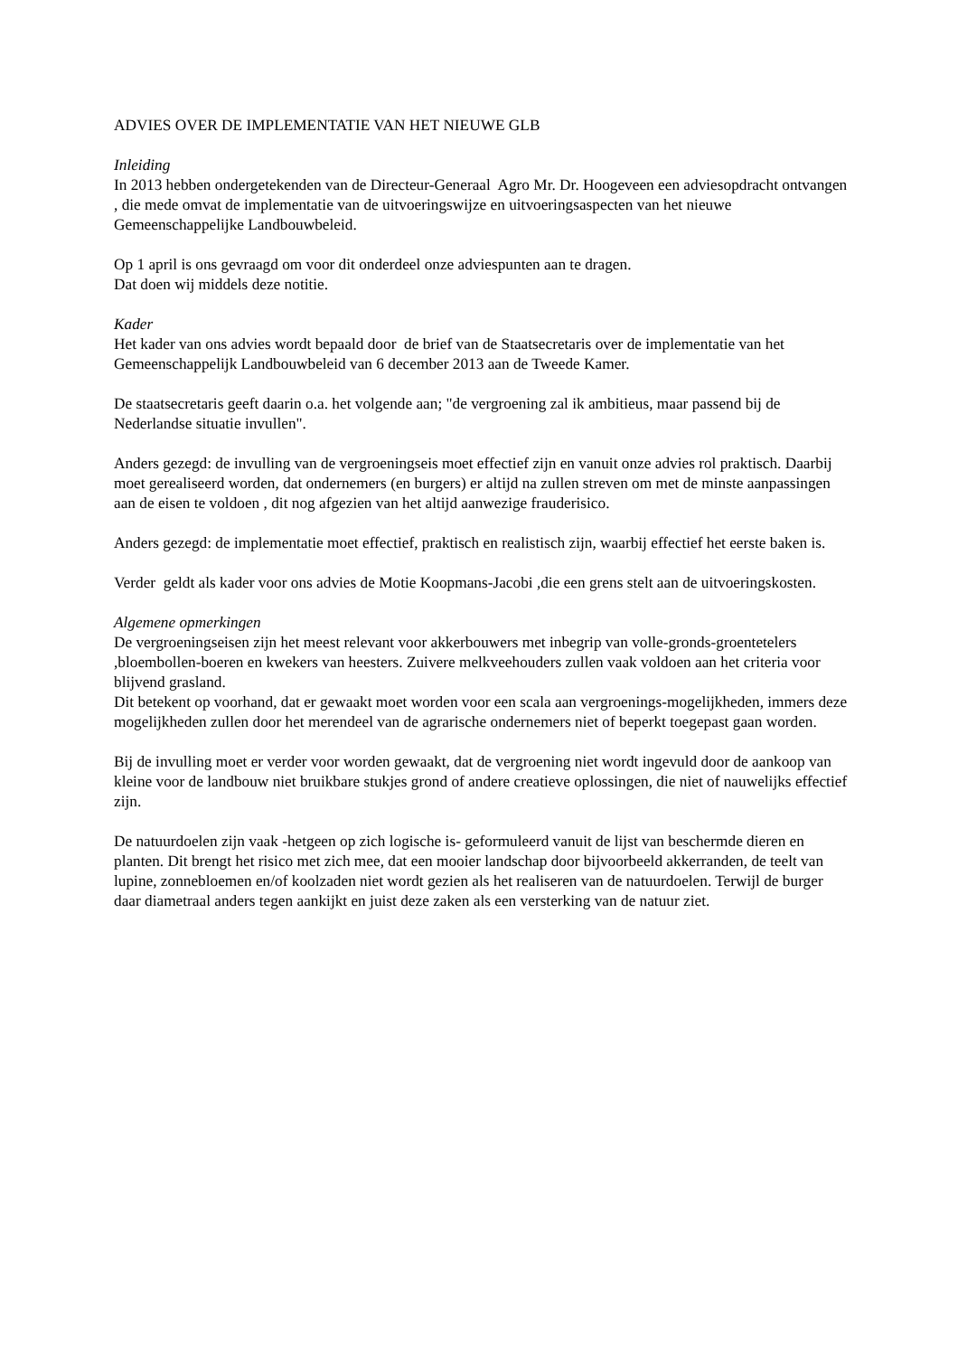ADVIES OVER DE IMPLEMENTATIE VAN HET NIEUWE GLB
Inleiding
In 2013 hebben ondergetekenden van de Directeur-Generaal Agro Mr. Dr. Hoogeveen een adviesopdracht ontvangen , die mede omvat de implementatie van de uitvoeringswijze en uitvoeringsaspecten van het nieuwe Gemeenschappelijke Landbouwbeleid.
Op 1 april is ons gevraagd om voor dit onderdeel onze adviespunten aan te dragen.
Dat doen wij middels deze notitie.
Kader
Het kader van ons advies wordt bepaald door de brief van de Staatsecretaris over de implementatie van het Gemeenschappelijk Landbouwbeleid van 6 december 2013 aan de Tweede Kamer.
De staatsecretaris geeft daarin o.a. het volgende aan; "de vergroening zal ik ambitieus, maar passend bij de Nederlandse situatie invullen".
Anders gezegd: de invulling van de vergroeningseis moet effectief zijn en vanuit onze advies rol praktisch. Daarbij moet gerealiseerd worden, dat ondernemers (en burgers) er altijd na zullen streven om met de minste aanpassingen aan de eisen te voldoen , dit nog afgezien van het altijd aanwezige frauderisico.
Anders gezegd: de implementatie moet effectief, praktisch en realistisch zijn, waarbij effectief het eerste baken is.
Verder geldt als kader voor ons advies de Motie Koopmans-Jacobi ,die een grens stelt aan de uitvoeringskosten.
Algemene opmerkingen
De vergroeningseisen zijn het meest relevant voor akkerbouwers met inbegrip van volle-gronds-groentetelers ,bloembollen-boeren en kwekers van heesters. Zuivere melkveehouders zullen vaak voldoen aan het criteria voor blijvend grasland.
Dit betekent op voorhand, dat er gewaakt moet worden voor een scala aan vergroenings-mogelijkheden, immers deze mogelijkheden zullen door het merendeel van de agrarische ondernemers niet of beperkt toegepast gaan worden.
Bij de invulling moet er verder voor worden gewaakt, dat de vergroening niet wordt ingevuld door de aankoop van kleine voor de landbouw niet bruikbare stukjes grond of andere creatieve oplossingen, die niet of nauwelijks effectief zijn.
De natuurdoelen zijn vaak -hetgeen op zich logische is- geformuleerd vanuit de lijst van beschermde dieren en planten. Dit brengt het risico met zich mee, dat een mooier landschap door bijvoorbeeld akkerranden, de teelt van lupine, zonnebloemen en/of koolzaden niet wordt gezien als het realiseren van de natuurdoelen. Terwijl de burger daar diametraal anders tegen aankijkt en juist deze zaken als een versterking van de natuur ziet.